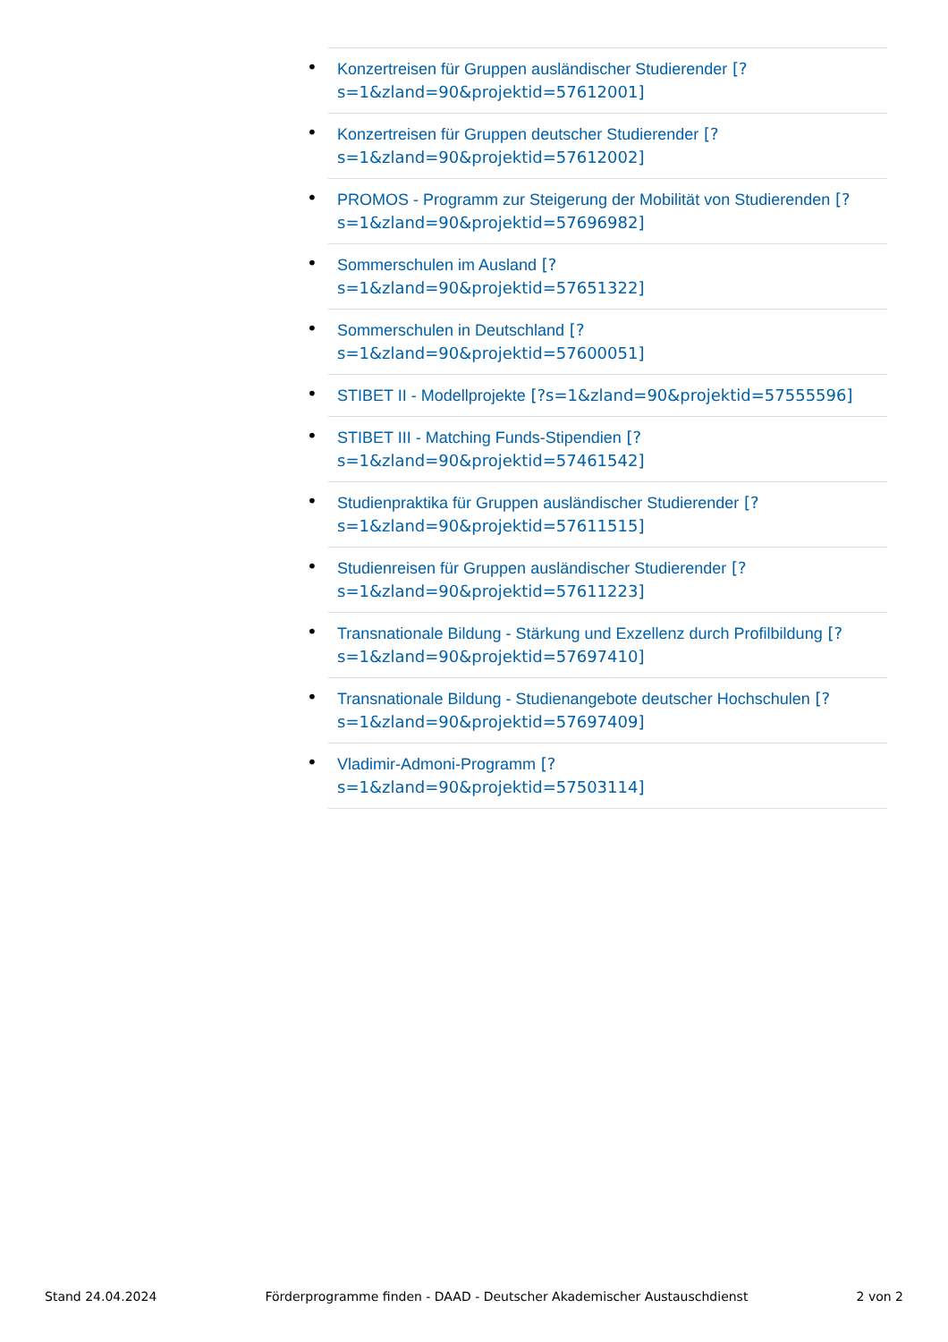• Konzertreisen für Gruppen ausländischer Studierender [?s=1&zland=90&projektid=57612001]
• Konzertreisen für Gruppen deutscher Studierender [?s=1&zland=90&projektid=57612002]
• PROMOS - Programm zur Steigerung der Mobilität von Studierenden [?s=1&zland=90&projektid=57696982]
• Sommerschulen im Ausland [?
s=1&zland=90&projektid=57651322]
• Sommerschulen in Deutschland [?
s=1&zland=90&projektid=57600051]
• STIBET II - Modellprojekte [?s=1&zland=90&projektid=57555596]
• STIBET III - Matching Funds-Stipendien [?
s=1&zland=90&projektid=57461542]
• Studienpraktika für Gruppen ausländischer Studierender [?s=1&zland=90&projektid=57611515]
• Studienreisen für Gruppen ausländischer Studierender [?s=1&zland=90&projektid=57611223]
• Transnationale Bildung - Stärkung und Exzellenz durch Profilbildung [?s=1&zland=90&projektid=57697410]
• Transnationale Bildung - Studienangebote deutscher Hochschulen [?s=1&zland=90&projektid=57697409]
• Vladimir-Admoni-Programm [?
s=1&zland=90&projektid=57503114]
Stand 24.04.2024 Förderprogramme finden - DAAD - Deutscher Akademischer Austauschdienst 2 von 2